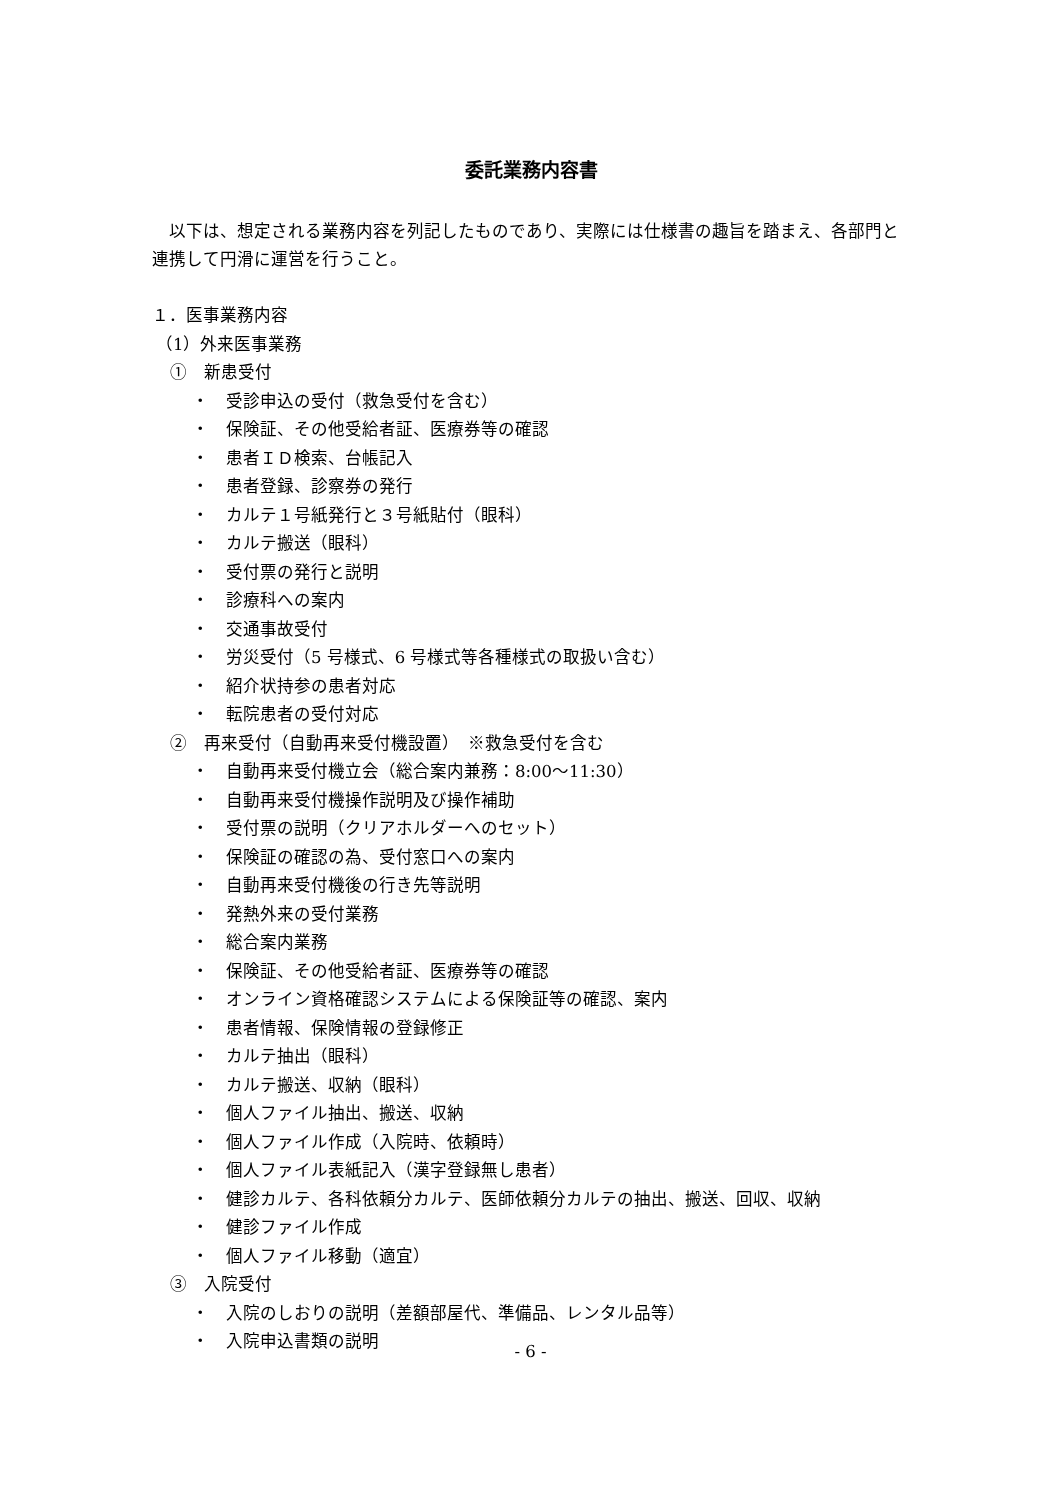委託業務内容書
　以下は、想定される業務内容を列記したものであり、実際には仕様書の趣旨を踏まえ、各部門と連携して円滑に運営を行うこと。
１．医事業務内容
（1）外来医事業務
①　新患受付
・　受診申込の受付（救急受付を含む）
・　保険証、その他受給者証、医療券等の確認
・　患者ＩＤ検索、台帳記入
・　患者登録、診察券の発行
・　カルテ１号紙発行と３号紙貼付（眼科）
・　カルテ搬送（眼科）
・　受付票の発行と説明
・　診療科への案内
・　交通事故受付
・　労災受付（5 号様式、6 号様式等各種様式の取扱い含む）
・　紹介状持参の患者対応
・　転院患者の受付対応
②　再来受付（自動再来受付機設置）　※救急受付を含む
・　自動再来受付機立会（総合案内兼務：8:00～11:30）
・　自動再来受付機操作説明及び操作補助
・　受付票の説明（クリアホルダーへのセット）
・　保険証の確認の為、受付窓口への案内
・　自動再来受付機後の行き先等説明
・　発熱外来の受付業務
・　総合案内業務
・　保険証、その他受給者証、医療券等の確認
・　オンライン資格確認システムによる保険証等の確認、案内
・　患者情報、保険情報の登録修正
・　カルテ抽出（眼科）
・　カルテ搬送、収納（眼科）
・　個人ファイル抽出、搬送、収納
・　個人ファイル作成（入院時、依頼時）
・　個人ファイル表紙記入（漢字登録無し患者）
・　健診カルテ、各科依頼分カルテ、医師依頼分カルテの抽出、搬送、回収、収納
・　健診ファイル作成
・　個人ファイル移動（適宜）
③　入院受付
・　入院のしおりの説明（差額部屋代、準備品、レンタル品等）
・　入院申込書類の説明
- 6 -